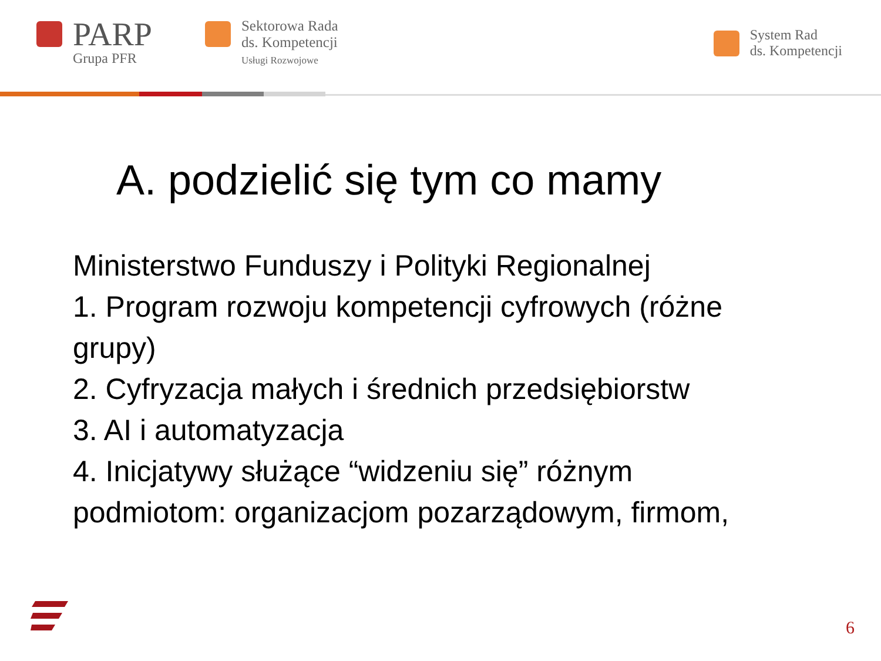PARP
Grupa PFR
Sektorowa Rada
ds. Kompetencji
Usługi Rozwojowe
System Rad
ds. Kompetencji
A. podzielić się tym co mamy
Ministerstwo Funduszy i Polityki Regionalnej
1. Program rozwoju kompetencji cyfrowych (różne grupy)
2. Cyfryzacja małych i średnich przedsiębiorstw
3. AI i automatyzacja
4. Inicjatywy służące “widzeniu się” różnym podmiotom: organizacjom pozarządowym, firmom,
6